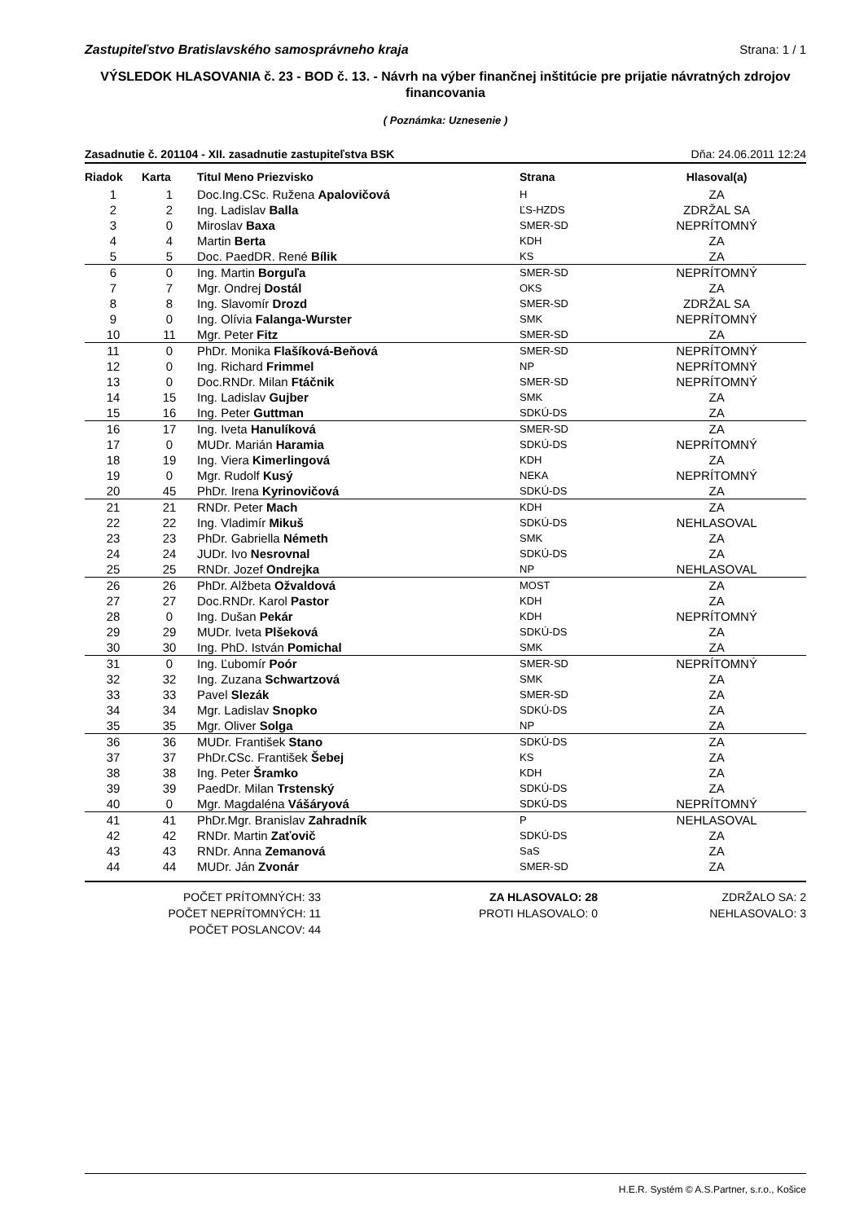Zastupiteľstvo Bratislavského samosprávneho kraja Strana: 1 / 1
VÝSLEDOK HLASOVANIA č. 23 - BOD č. 13. - Návrh na výber finančnej inštitúcie pre prijatie návratných zdrojov financovania
( Poznámka: Uznesenie )
Zasadnutie č. 201104 - XII. zasadnutie zastupiteľstva BSK Dňa: 24.06.2011 12:24
| Riadok | Karta | Titul Meno Priezvisko | Strana | Hlasoval(a) |
| --- | --- | --- | --- | --- |
| 1 | 1 | Doc.Ing.CSc. Ružena Apalovičová | H | ZA |
| 2 | 2 | Ing. Ladislav Balla | ĽS-HZDS | ZDRŽAL SA |
| 3 | 0 | Miroslav Baxa | SMER-SD | NEPRÍTOMNÝ |
| 4 | 4 | Martin Berta | KDH | ZA |
| 5 | 5 | Doc. PaedDR. René Bílik | KS | ZA |
| 6 | 0 | Ing. Martin Borguľa | SMER-SD | NEPRÍTOMNÝ |
| 7 | 7 | Mgr. Ondrej Dostál | OKS | ZA |
| 8 | 8 | Ing. Slavomír Drozd | SMER-SD | ZDRŽAL SA |
| 9 | 0 | Ing. Olívia Falanga-Wurster | SMK | NEPRÍTOMNÝ |
| 10 | 11 | Mgr. Peter Fitz | SMER-SD | ZA |
| 11 | 0 | PhDr. Monika Flašíková-Beňová | SMER-SD | NEPRÍTOMNÝ |
| 12 | 0 | Ing. Richard Frimmel | NP | NEPRÍTOMNÝ |
| 13 | 0 | Doc.RNDr. Milan Ftáčnik | SMER-SD | NEPRÍTOMNÝ |
| 14 | 15 | Ing. Ladislav Gujber | SMK | ZA |
| 15 | 16 | Ing. Peter Guttman | SDKÚ-DS | ZA |
| 16 | 17 | Ing. Iveta Hanulíková | SMER-SD | ZA |
| 17 | 0 | MUDr. Marián Haramia | SDKÚ-DS | NEPRÍTOMNÝ |
| 18 | 19 | Ing. Viera Kimerlingová | KDH | ZA |
| 19 | 0 | Mgr. Rudolf Kusý | NEKA | NEPRÍTOMNÝ |
| 20 | 45 | PhDr. Irena Kyrinovičová | SDKÚ-DS | ZA |
| 21 | 21 | RNDr. Peter Mach | KDH | ZA |
| 22 | 22 | Ing. Vladimír Mikuš | SDKÚ-DS | NEHLASOVAL |
| 23 | 23 | PhDr. Gabriella Németh | SMK | ZA |
| 24 | 24 | JUDr. Ivo Nesrovnal | SDKÚ-DS | ZA |
| 25 | 25 | RNDr. Jozef Ondrejka | NP | NEHLASOVAL |
| 26 | 26 | PhDr. Alžbeta Ožvaldová | MOST | ZA |
| 27 | 27 | Doc.RNDr. Karol Pastor | KDH | ZA |
| 28 | 0 | Ing. Dušan Pekár | KDH | NEPRÍTOMNÝ |
| 29 | 29 | MUDr. Iveta Plšeková | SDKÚ-DS | ZA |
| 30 | 30 | Ing. PhD. István Pomichal | SMK | ZA |
| 31 | 0 | Ing. Ľubomír Poór | SMER-SD | NEPRÍTOMNÝ |
| 32 | 32 | Ing. Zuzana Schwartzová | SMK | ZA |
| 33 | 33 | Pavel Slezák | SMER-SD | ZA |
| 34 | 34 | Mgr. Ladislav Snopko | SDKÚ-DS | ZA |
| 35 | 35 | Mgr. Oliver Solga | NP | ZA |
| 36 | 36 | MUDr. František Stano | SDKÚ-DS | ZA |
| 37 | 37 | PhDr.CSc. František Šebej | KS | ZA |
| 38 | 38 | Ing. Peter Šramko | KDH | ZA |
| 39 | 39 | PaedDr. Milan Trstenský | SDKÚ-DS | ZA |
| 40 | 0 | Mgr. Magdaléna Vášáryová | SDKÚ-DS | NEPRÍTOMNÝ |
| 41 | 41 | PhDr.Mgr. Branislav Zahradník | P | NEHLASOVAL |
| 42 | 42 | RNDr. Martin Zaťovič | SDKÚ-DS | ZA |
| 43 | 43 | RNDr. Anna Zemanová | SaS | ZA |
| 44 | 44 | MUDr. Ján Zvonár | SMER-SD | ZA |
POČET PRÍTOMNÝCH: 33
POČET NEPRÍTOMNÝCH: 11
POČET POSLANCOV: 44
ZA HLASOVALO: 28
PROTI HLASOVALO: 0
ZDRŽALO SA: 2
NEHLASOVALO: 3
H.E.R. Systém © A.S.Partner, s.r.o., Košice